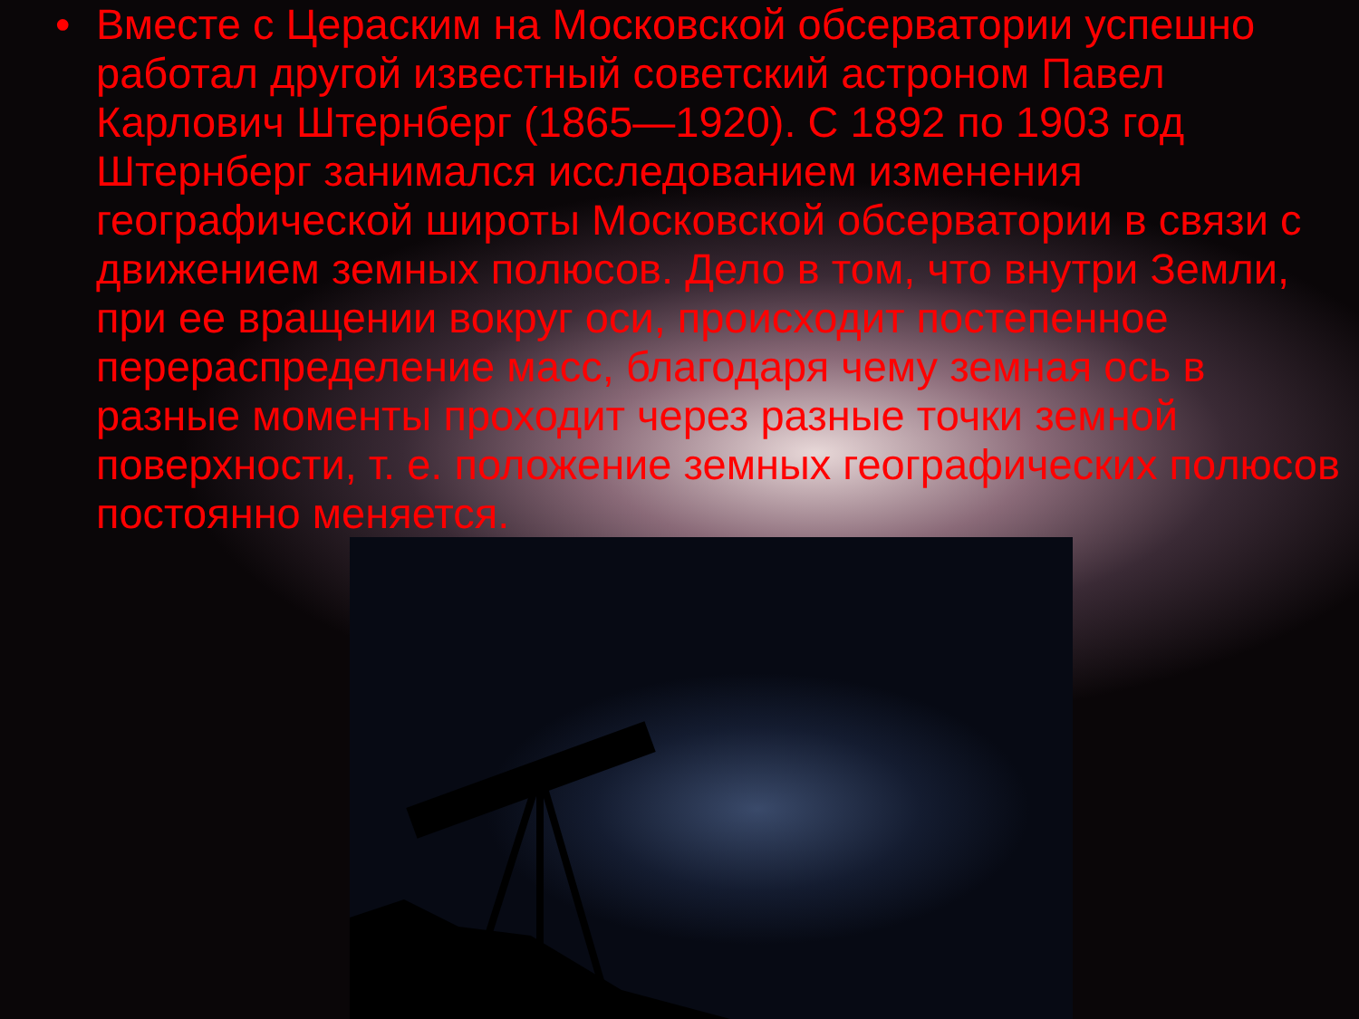• Вместе с Цераским на Московской обсерватории успешно работал другой известный советский астроном Павел Карлович Штернберг (1865—1920). С 1892 по 1903 год Штернберг занимался исследованием изменения географической широты Московской обсерватории в связи с движением земных полюсов. Дело в том, что внутри Земли, при ее вращении вокруг оси, происходит постепенное перераспределение масс, благодаря чему земная ось в разные моменты проходит через разные точки земной поверхности, т. е. положение земных географических полюсов постоянно меняется.